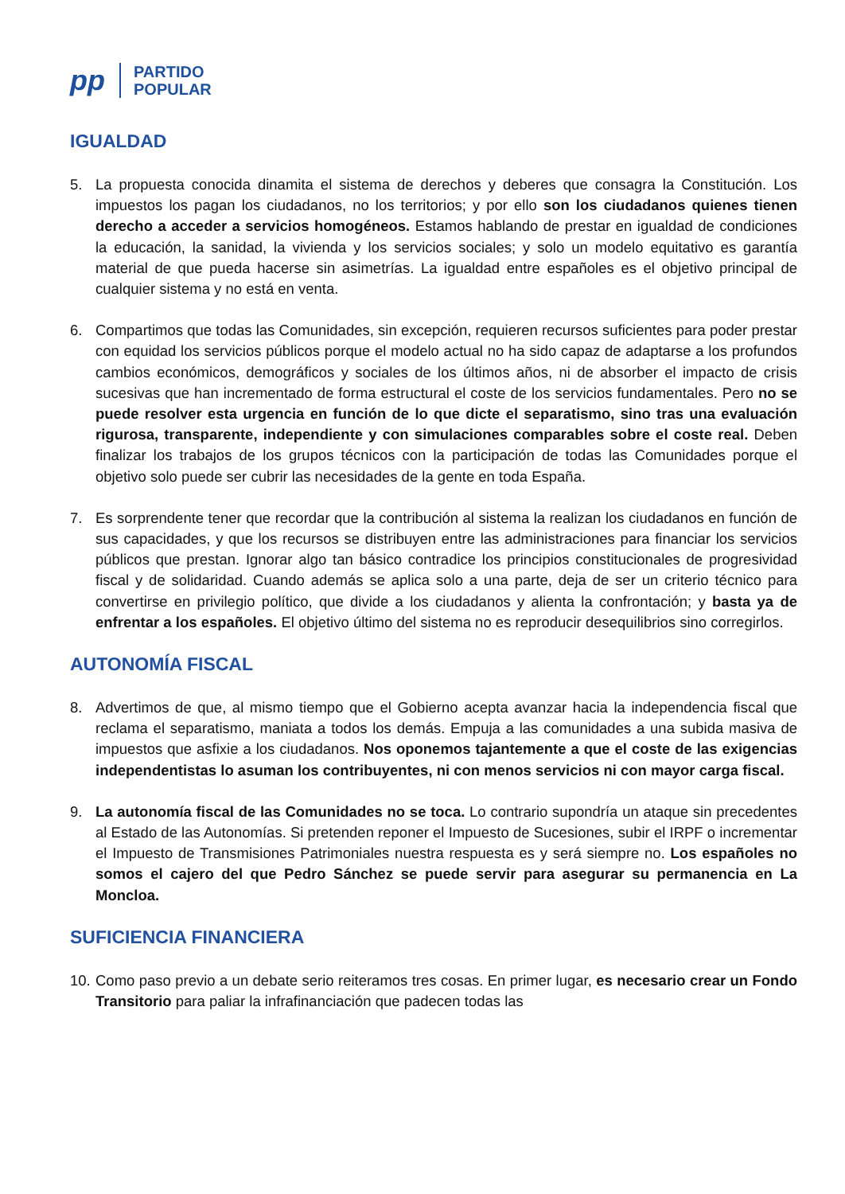pp
PARTIDO
POPULAR
IGUALDAD
5. La propuesta conocida dinamita el sistema de derechos y deberes que consagra la Constitución. Los impuestos los pagan los ciudadanos, no los territorios; y por ello son los ciudadanos quienes tienen derecho a acceder a servicios homogéneos. Estamos hablando de prestar en igualdad de condiciones la educación, la sanidad, la vivienda y los servicios sociales; y solo un modelo equitativo es garantía material de que pueda hacerse sin asimetrías. La igualdad entre españoles es el objetivo principal de cualquier sistema y no está en venta.
6. Compartimos que todas las Comunidades, sin excepción, requieren recursos suficientes para poder prestar con equidad los servicios públicos porque el modelo actual no ha sido capaz de adaptarse a los profundos cambios económicos, demográficos y sociales de los últimos años, ni de absorber el impacto de crisis sucesivas que han incrementado de forma estructural el coste de los servicios fundamentales. Pero no se puede resolver esta urgencia en función de lo que dicte el separatismo, sino tras una evaluación rigurosa, transparente, independiente y con simulaciones comparables sobre el coste real. Deben finalizar los trabajos de los grupos técnicos con la participación de todas las Comunidades porque el objetivo solo puede ser cubrir las necesidades de la gente en toda España.
7. Es sorprendente tener que recordar que la contribución al sistema la realizan los ciudadanos en función de sus capacidades, y que los recursos se distribuyen entre las administraciones para financiar los servicios públicos que prestan. Ignorar algo tan básico contradice los principios constitucionales de progresividad fiscal y de solidaridad. Cuando además se aplica solo a una parte, deja de ser un criterio técnico para convertirse en privilegio político, que divide a los ciudadanos y alienta la confrontación; y basta ya de enfrentar a los españoles. El objetivo último del sistema no es reproducir desequilibrios sino corregirlos.
AUTONOMÍA FISCAL
8. Advertimos de que, al mismo tiempo que el Gobierno acepta avanzar hacia la independencia fiscal que reclama el separatismo, maniata a todos los demás. Empuja a las comunidades a una subida masiva de impuestos que asfixie a los ciudadanos. Nos oponemos tajantemente a que el coste de las exigencias independentistas lo asuman los contribuyentes, ni con menos servicios ni con mayor carga fiscal.
9. La autonomía fiscal de las Comunidades no se toca. Lo contrario supondría un ataque sin precedentes al Estado de las Autonomías. Si pretenden reponer el Impuesto de Sucesiones, subir el IRPF o incrementar el Impuesto de Transmisiones Patrimoniales nuestra respuesta es y será siempre no. Los españoles no somos el cajero del que Pedro Sánchez se puede servir para asegurar su permanencia en La Moncloa.
SUFICIENCIA FINANCIERA
10.
Como paso previo a un debate serio reiteramos tres cosas. En primer lugar, es necesario crear un Fondo Transitorio para paliar la infrafinanciación que padecen todas las